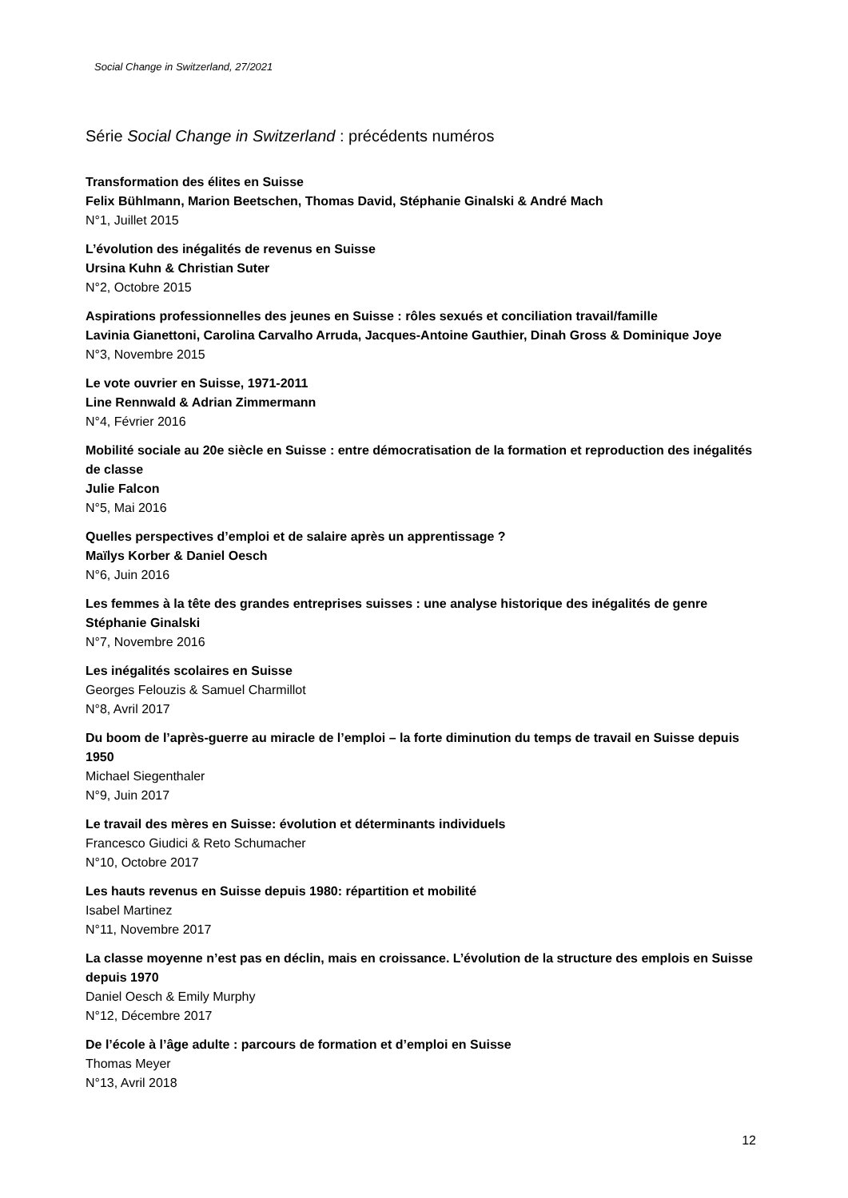Social Change in Switzerland, 27/2021
Série Social Change in Switzerland : précédents numéros
Transformation des élites en Suisse
Felix Bühlmann, Marion Beetschen, Thomas David, Stéphanie Ginalski & André Mach
N°1, Juillet 2015
L’évolution des inégalités de revenus en Suisse
Ursina Kuhn & Christian Suter
N°2, Octobre 2015
Aspirations professionnelles des jeunes en Suisse : rôles sexués et conciliation travail/famille
Lavinia Gianettoni, Carolina Carvalho Arruda, Jacques-Antoine Gauthier, Dinah Gross & Dominique Joye
N°3, Novembre 2015
Le vote ouvrier en Suisse, 1971-2011
Line Rennwald & Adrian Zimmermann
N°4, Février 2016
Mobilité sociale au 20e siècle en Suisse : entre démocratisation de la formation et reproduction des inégalités de classe
Julie Falcon
N°5, Mai 2016
Quelles perspectives d’emploi et de salaire après un apprentissage ?
Maïlys Korber & Daniel Oesch
N°6, Juin 2016
Les femmes à la tête des grandes entreprises suisses : une analyse historique des inégalités de genre
Stéphanie Ginalski
N°7, Novembre 2016
Les inégalités scolaires en Suisse
Georges Felouzis & Samuel Charmillot
N°8, Avril 2017
Du boom de l’après-guerre au miracle de l’emploi – la forte diminution du temps de travail en Suisse depuis 1950
Michael Siegenthaler
N°9, Juin 2017
Le travail des mères en Suisse: évolution et déterminants individuels
Francesco Giudici & Reto Schumacher
N°10, Octobre 2017
Les hauts revenus en Suisse depuis 1980: répartition et mobilité
Isabel Martinez
N°11, Novembre 2017
La classe moyenne n’est pas en déclin, mais en croissance. L’évolution de la structure des emplois en Suisse depuis 1970
Daniel Oesch & Emily Murphy
N°12, Décembre 2017
De l’école à l’âge adulte : parcours de formation et d’emploi en Suisse
Thomas Meyer
N°13, Avril 2018
12